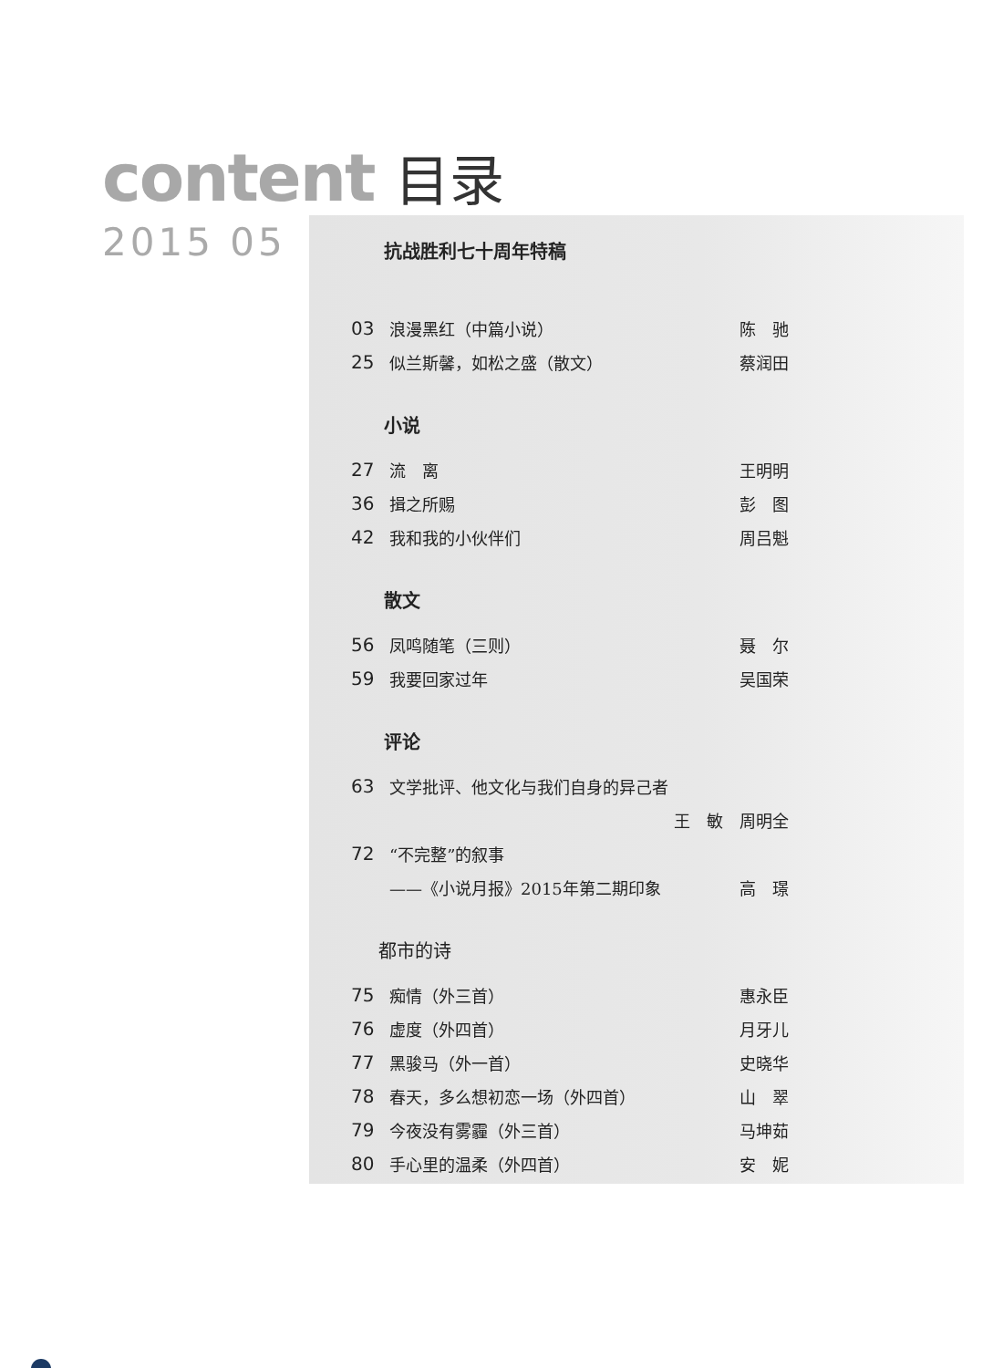content 目录
2015 05
抗战胜利七十周年特稿
03 浪漫黑红（中篇小说） 陈　驰
25 似兰斯馨，如松之盛（散文） 蔡润田
小说
27 流　离 王明明
36 揖之所赐 彭　图
42 我和我的小伙伴们 周吕魁
散文
56 凤鸣随笔（三则） 聂　尔
59 我要回家过年 吴国荣
评论
63 文学批评、他文化与我们自身的异己者
王　敏　周明全
72 “不完整”的叙事
——《小说月报》2015年第二期印象 高　璟
都市的诗
75 痴情（外三首） 惠永臣
76 虚度（外四首） 月牙儿
77 黑骏马（外一首） 史晓华
78 春天，多么想初恋一场（外四首） 山　翠
79 今夜没有雾霾（外三首） 马坤茹
80 手心里的温柔（外四首） 安　妮